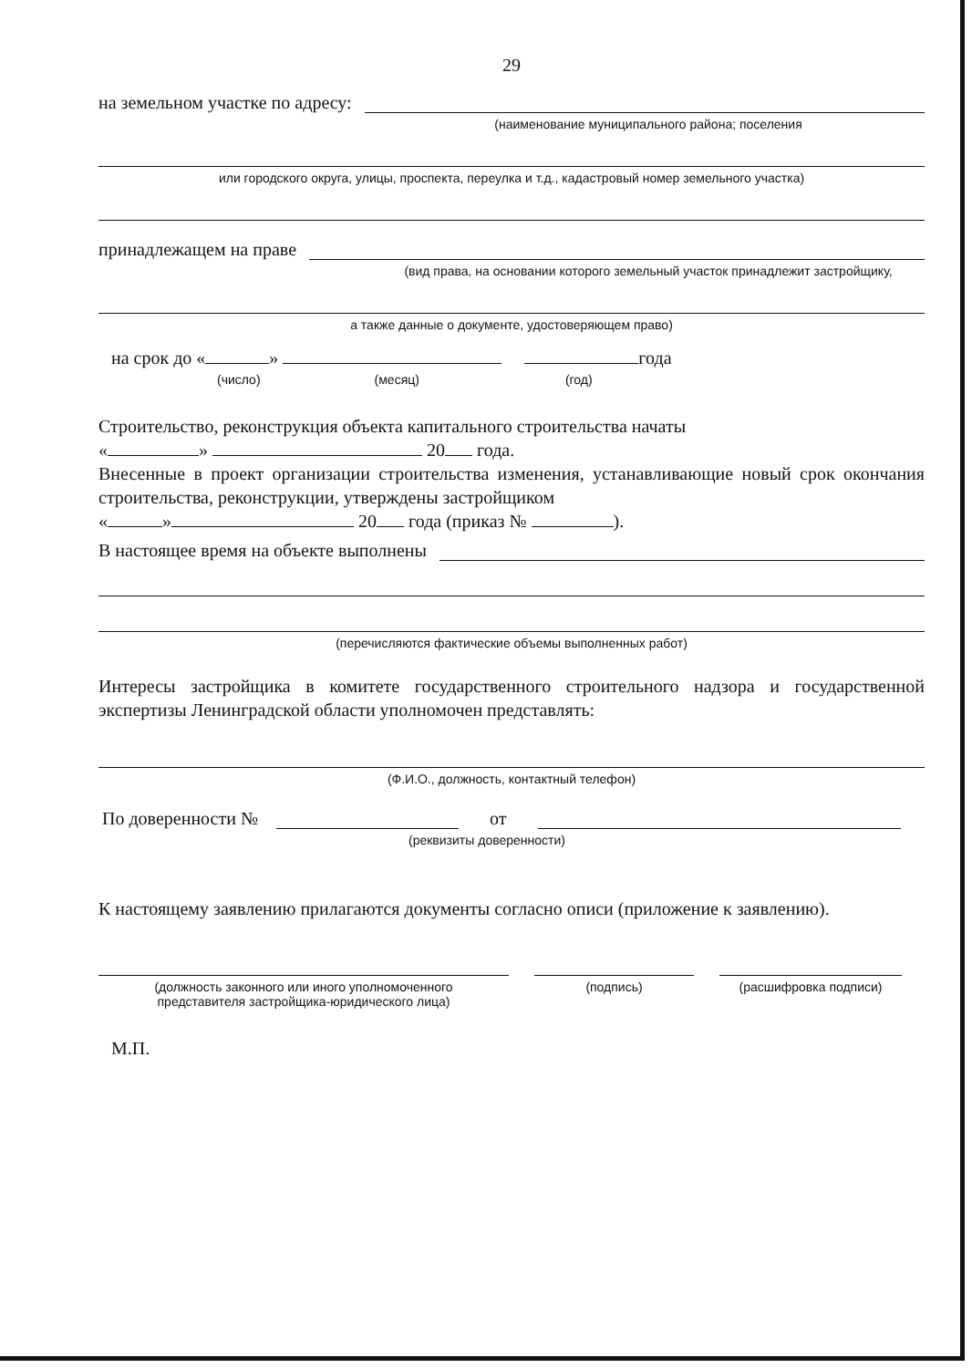29
на земельном участке по адресу:
(наименование муниципального района; поселения
или городского округа, улицы, проспекта, переулка и т.д., кадастровый номер земельного участка)
принадлежащем на праве
(вид права, на основании которого земельный участок принадлежит застройщику,
а также данные о документе, удостоверяющем право)
на срок до « » года
(число) (месяц) (год)
Строительство, реконструкция объекта капитального строительства начаты
« » 20 года.
Внесенные в проект организации строительства изменения, устанавливающие новый срок окончания строительства, реконструкции, утверждены застройщиком
« » 20 года (приказ № ).
В настоящее время на объекте выполнены
(перечисляются фактические объемы выполненных работ)
Интересы застройщика в комитете государственного строительного надзора и государственной экспертизы Ленинградской области уполномочен представлять:
(Ф.И.О., должность, контактный телефон)
По доверенности № от
(реквизиты доверенности)
К настоящему заявлению прилагаются документы согласно описи (приложение к заявлению).
(должность законного или иного уполномоченного
представителя застройщика-юридического лица)
(подпись) (расшифровка подписи)
М.П.